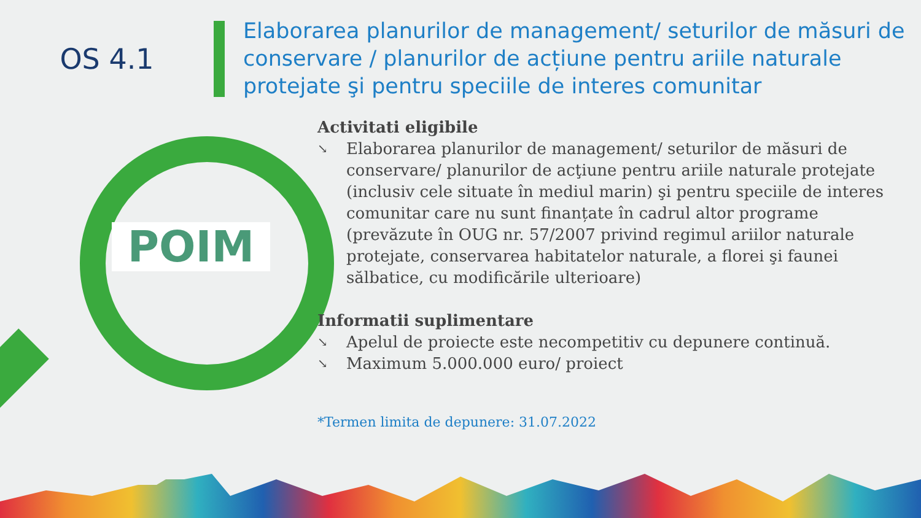OS 4.1
Elaborarea planurilor de management/ seturilor de măsuri de conservare / planurilor de acțiune pentru ariile naturale protejate şi pentru speciile de interes comunitar
POIM
Activitati eligibile
↘ Elaborarea planurilor de management/ seturilor de măsuri de conservare/ planurilor de acţiune pentru ariile naturale protejate (inclusiv cele situate în mediul marin) şi pentru speciile de interes comunitar care nu sunt finanțate în cadrul altor programe (prevăzute în OUG nr. 57/2007 privind regimul ariilor naturale protejate, conservarea habitatelor naturale, a florei şi faunei sălbatice, cu modificările ulterioare)
Informatii suplimentare
↘ Apelul de proiecte este necompetitiv cu depunere continuă.
↘ Maximum 5.000.000 euro/ proiect
*Termen limita de depunere: 31.07.2022